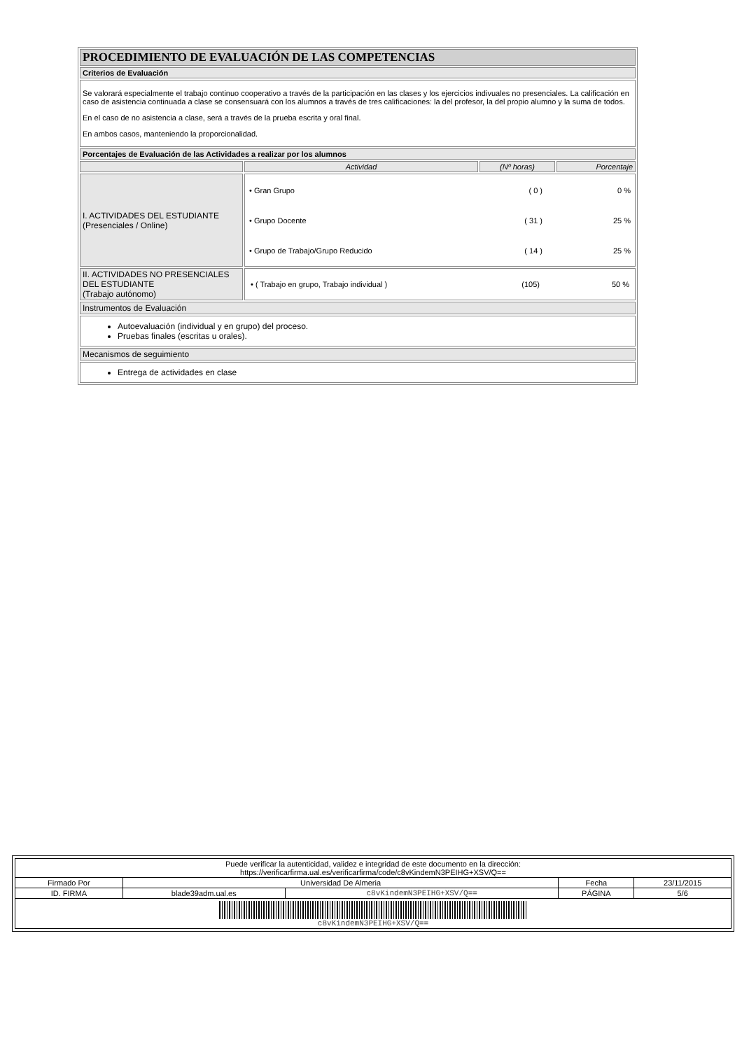| PROCEDIMIENTO DE EVALUACIÓN DE LAS COMPETENCIAS | | | |
| Criterios de Evaluación | | | |
| Se valorará especialmente el trabajo continuo cooperativo a través de la participación en las clases y los ejercicios indivuales no presenciales. La calificación en caso de asistencia continuada a clase se consensuará con los alumnos a través de tres calificaciones: la del profesor, la del propio alumno y la suma de todos. En el caso de no asistencia a clase, será a través de la prueba escrita y oral final. En ambos casos, manteniendo la proporcionalidad. | | | |
| Porcentajes de Evaluación de las Actividades a realizar por los alumnos | | | |
| | Actividad | (Nº horas) | Porcentaje |
| I. ACTIVIDADES DEL ESTUDIANTE (Presenciales / Online) | / • Gran Grupo / ( 0 ) / 0 % / / • Grupo Docente / ( 31 ) / 25 % / / • Grupo de Trabajo/Grupo Reducido / ( 14 ) / 25 % / | | |
| II. ACTIVIDADES NO PRESENCIALES DEL ESTUDIANTE (Trabajo autónomo) | / • ( Trabajo en grupo, Trabajo individual ) / (105) / 50 % / | | |
| Instrumentos de Evaluación | | | |
| Autoevaluación (individual y en grupo) del proceso. Pruebas finales (escritas u orales). | | | |
| Mecanismos de seguimiento | | | |
| Entrega de actividades en clase | | | |
| Puede verificar la autenticidad, validez e integridad de este documento en la dirección: https://verificarfirma.ual.es/verificarfirma/code/c8vKindemN3PEIHG+XSV/Q== | | | | |
| Firmado Por | Universidad De Almeria | | Fecha | 23/11/2015 |
| ID. FIRMA | blade39adm.ual.es | c8vKindemN3PEIHG+XSV/Q== | PÁGINA | 5/6 |
| c8vKindemN3PEIHG+XSV/Q== | | | | |